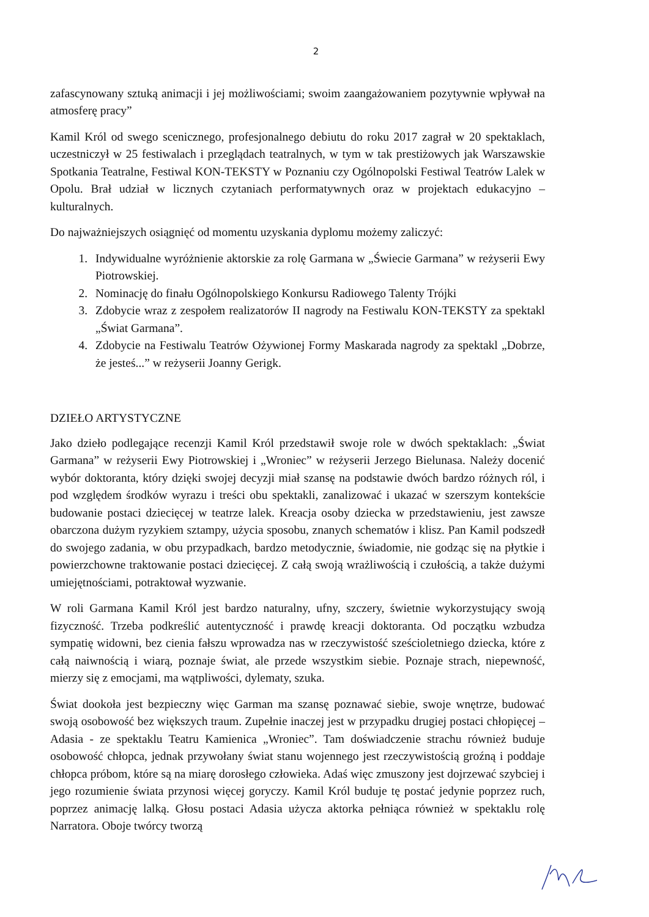2
zafascynowany sztuką animacji i jej możliwościami; swoim zaangażowaniem pozytywnie wpływał na atmosferę pracy”
Kamil Król od swego scenicznego, profesjonalnego debiutu do roku 2017 zagrał w 20 spektaklach, uczestniczył w 25 festiwalach i przeglądach teatralnych, w tym w tak prestiżowych jak Warszawskie Spotkania Teatralne, Festiwal KON-TEKSTY w Poznaniu czy Ogólnopolski Festiwal Teatrów Lalek w Opolu. Brał udział w licznych czytaniach performatywnych oraz w projektach edukacyjno – kulturalnych.
Do najważniejszych osiągnięć od momentu uzyskania dyplomu możemy zaliczyć:
1. Indywidualne wyróżnienie aktorskie za rolę Garmana w „Świecie Garmana” w reżyserii Ewy Piotrowskiej.
2. Nominację do finału Ogólnopolskiego Konkursu Radiowego Talenty Trójki
3. Zdobycie wraz z zespołem realizatorów II nagrody na Festiwalu KON-TEKSTY za spektakl „Świat Garmana”.
4. Zdobycie na Festiwalu Teatrów Ożywionej Formy Maskarada nagrody za spektakl „Dobrze, że jesteś...” w reżyserii Joanny Gerigk.
DZIEŁO ARTYSTYCZNE
Jako dzieło podlegające recenzji Kamil Król przedstawił swoje role w dwóch spektaklach: „Świat Garmana” w reżyserii Ewy Piotrowskiej i „Wroniec” w reżyserii Jerzego Bielunasa. Należy docenić wybór doktoranta, który dzięki swojej decyzji miał szansę na podstawie dwóch bardzo różnych ról, i pod względem środków wyrazu i treści obu spektakli, zanalizować i ukazać w szerszym kontekście budowanie postaci dziecięcej w teatrze lalek. Kreacja osoby dziecka w przedstawieniu, jest zawsze obarczona dużym ryzykiem sztampy, użycia sposobu, znanych schematów i klisz. Pan Kamil podszedł do swojego zadania, w obu przypadkach, bardzo metodycznie, świadomie, nie godząc się na płytkie i powierzchowne traktowanie postaci dziecięcej. Z całą swoją wrażliwością i czułością, a także dużymi umiejętnościami, potraktował wyzwanie.
W roli Garmana Kamil Król jest bardzo naturalny, ufny, szczery, świetnie wykorzystujący swoją fizyczność. Trzeba podkreślić autentyczność i prawdę kreacji doktoranta. Od początku wzbudza sympatię widowni, bez cienia fałszu wprowadza nas w rzeczywistość sześcioletniego dziecka, które z całą naiwnością i wiarą, poznaje świat, ale przede wszystkim siebie. Poznaje strach, niepewność, mierzy się z emocjami, ma wątpliwości, dylematy, szuka.
Świat dookoła jest bezpieczny więc Garman ma szansę poznawać siebie, swoje wnętrze, budować swoją osobowość bez większych traum. Zupełnie inaczej jest w przypadku drugiej postaci chłopięcej – Adasia - ze spektaklu Teatru Kamienica „Wroniec”. Tam doświadczenie strachu również buduje osobowość chłopca, jednak przywołany świat stanu wojennego jest rzeczywistością groźną i poddaje chłopca próbom, które są na miarę dorosłego człowieka. Adaś więc zmuszony jest dojrzewać szybciej i jego rozumienie świata przynosi więcej goryczy. Kamil Król buduje tę postać jedynie poprzez ruch, poprzez animację lalką. Głosu postaci Adasia użycza aktorka pełniąca również w spektaklu rolę Narratora. Oboje twórcy tworzą